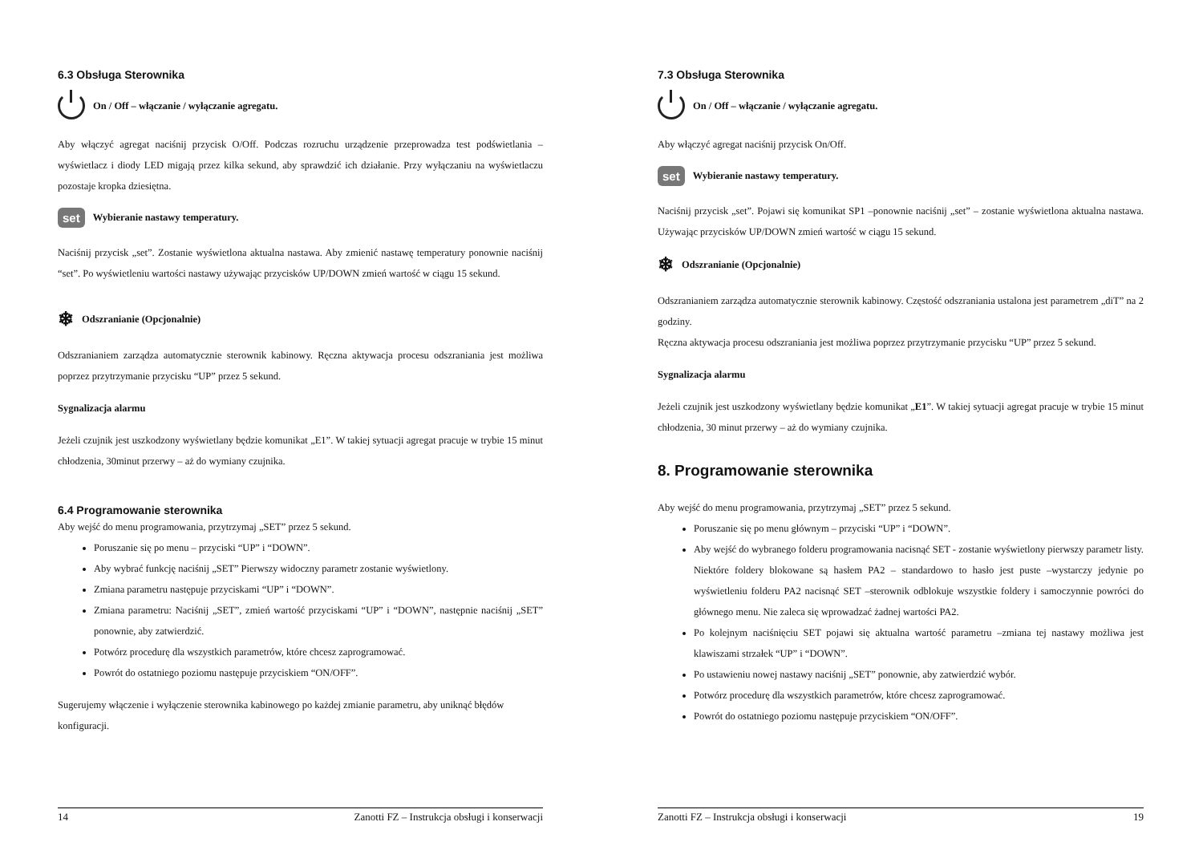6.3 Obsługa Sterownika
On / Off – włączanie / wyłączanie agregatu.
Aby włączyć agregat naciśnij przycisk O/Off. Podczas rozruchu urządzenie przeprowadza test podświetlania – wyświetlacz i diody LED migają przez kilka sekund, aby sprawdzić ich działanie. Przy wyłączaniu na wyświetlaczu pozostaje kropka dziesiętna.
set Wybieranie nastawy temperatury.
Naciśnij przycisk „set”. Zostanie wyświetlona aktualna nastawa. Aby zmienić nastawę temperatury ponownie naciśnij “set”. Po wyświetleniu wartości nastawy używając przycisków UP/DOWN zmień wartość w ciągu 15 sekund.
❄ Odszranianie (Opcjonalnie)
Odszranianiem zarządza automatycznie sterownik kabinowy. Ręczna aktywacja procesu odszraniania jest możliwa poprzez przytrzymanie przycisku “UP” przez 5 sekund.
Sygnalizacja alarmu
Jeżeli czujnik jest uszkodzony wyświetlany będzie komunikat „E1”. W takiej sytuacji agregat pracuje w trybie 15 minut chłodzenia, 30minut przerwy – aż do wymiany czujnika.
6.4 Programowanie sterownika
Aby wejść do menu programowania, przytrzymaj „SET” przez 5 sekund.
Poruszanie się po menu – przyciski “UP” i “DOWN”.
Aby wybrać funkcję naciśnij „SET” Pierwszy widoczny parametr zostanie wyświetlony.
Zmiana parametru następuje przyciskami “UP” i “DOWN”.
Zmiana parametru: Naciśnij „SET”, zmień wartość przyciskami “UP” i “DOWN”, następnie naciśnij „SET” ponownie, aby zatwierdzić.
Potwórz procedurę dla wszystkich parametrów, które chcesz zaprogramować.
Powrót do ostatniego poziomu następuje przyciskiem “ON/OFF”.
Sugerujemy włączenie i wyłączenie sterownika kabinowego po każdej zmianie parametru, aby uniknąć błędów konfiguracji.
14 Zanotti FZ – Instrukcja obsługi i konserwacji
7.3 Obsługa Sterownika
On / Off – włączanie / wyłączanie agregatu.
Aby włączyć agregat naciśnij przycisk On/Off.
set Wybieranie nastawy temperatury.
Naciśnij przycisk „set”. Pojawi się komunikat SP1 –ponownie naciśnij „set” – zostanie wyświetlona aktualna nastawa. Używając przycisków UP/DOWN zmień wartość w ciągu 15 sekund.
❄ Odszranianie (Opcjonalnie)
Odszranianiem zarządza automatycznie sterownik kabinowy. Częstość odszraniania ustalona jest parametrem „diT” na 2 godziny.
Ręczna aktywacja procesu odszraniania jest możliwa poprzez przytrzymanie przycisku “UP” przez 5 sekund.
Sygnalizacja alarmu
Jeżeli czujnik jest uszkodzony wyświetlany będzie komunikat „E1”. W takiej sytuacji agregat pracuje w trybie 15 minut chłodzenia, 30 minut przerwy – aż do wymiany czujnika.
8. Programowanie sterownika
Aby wejść do menu programowania, przytrzymaj „SET” przez 5 sekund.
Poruszanie się po menu głównym – przyciski “UP” i “DOWN”.
Aby wejść do wybranego folderu programowania nacisnąć SET - zostanie wyświetlony pierwszy parametr listy. Niektóre foldery blokowane są hasłem PA2 – standardowo to hasło jest puste –wystarczy jedynie po wyświetleniu folderu PA2 nacisnąć SET –sterownik odblokuje wszystkie foldery i samoczynnie powróci do głównego menu. Nie zaleca się wprowadzać żadnej wartości PA2.
Po kolejnym naciśnięciu SET pojawi się aktualna wartość parametru –zmiana tej nastawy możliwa jest klawiszami strzałek “UP” i “DOWN”.
Po ustawieniu nowej nastawy naciśnij „SET” ponownie, aby zatwierdzić wybór.
Potwórz procedurę dla wszystkich parametrów, które chcesz zaprogramować.
Powrót do ostatniego poziomu następuje przyciskiem “ON/OFF”.
Zanotti FZ – Instrukcja obsługi i konserwacji 19